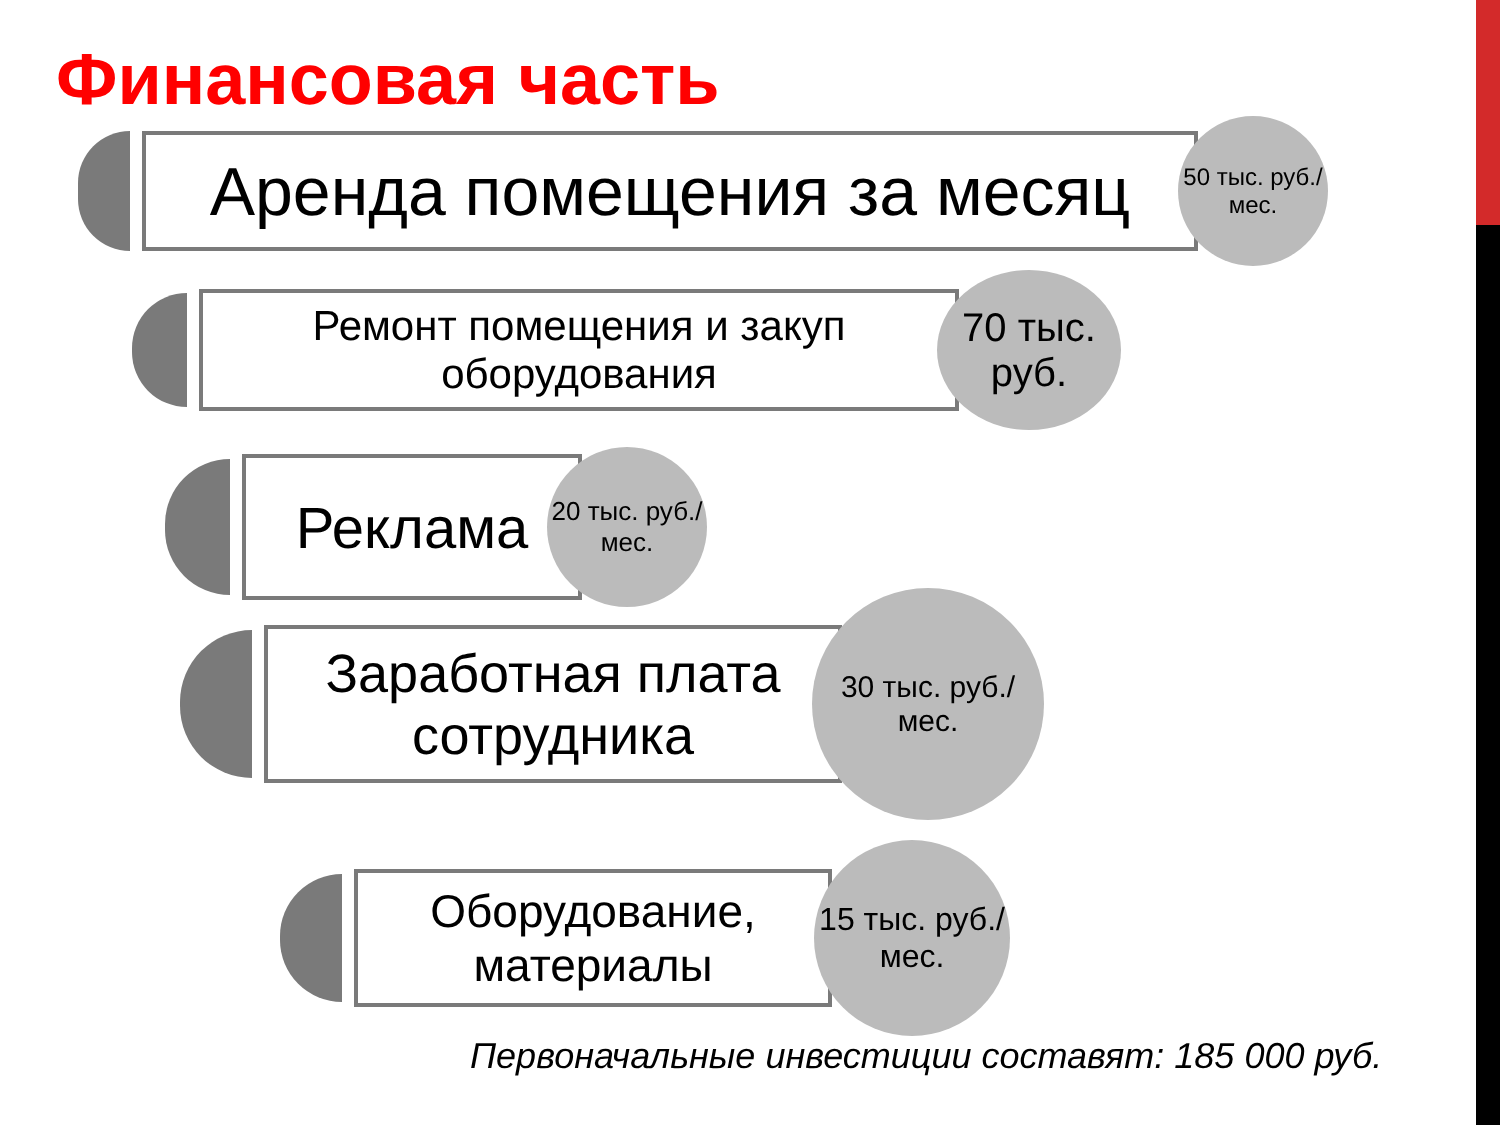Финансовая часть
Аренда помещения за месяц
50 тыс. руб./мес.
Ремонт помещения и закуп оборудования
70 тыс. руб.
Реклама
20 тыс. руб./мес.
Заработная плата сотрудника
30 тыс. руб./мес.
Оборудование, материалы
15 тыс. руб./мес.
Первоначальные инвестиции составят: 185 000 руб.